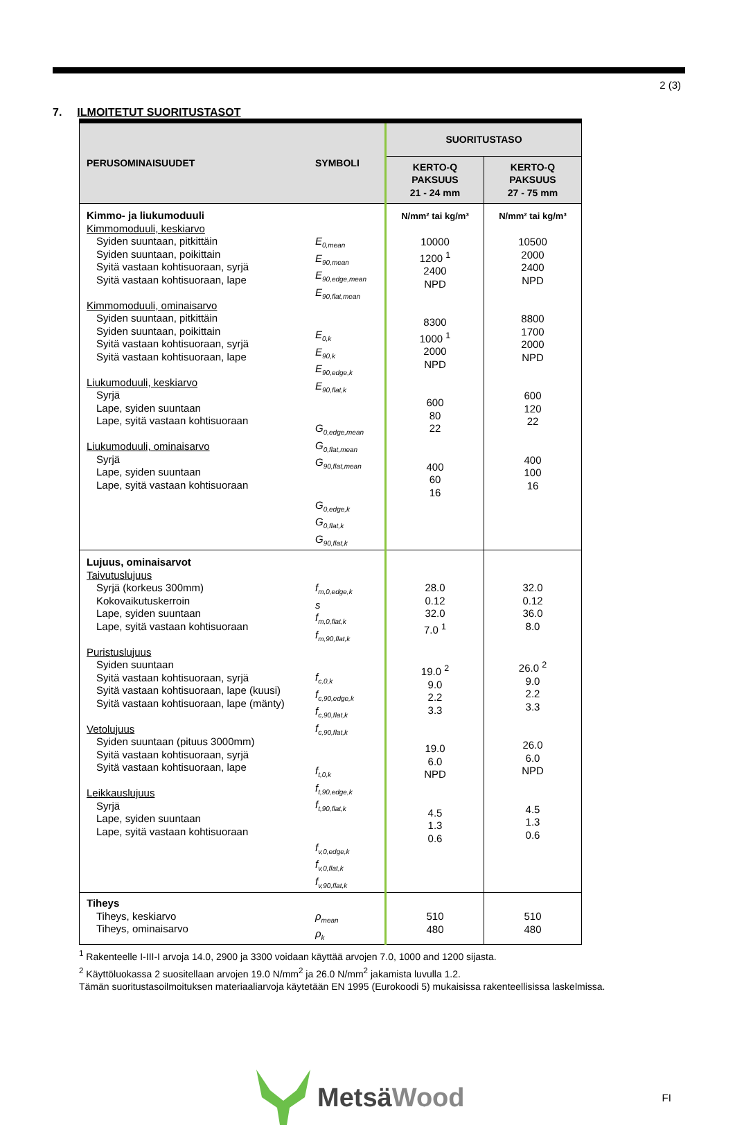2 (3)
7. ILMOITETUT SUORITUSTASOT
| PERUSOMINAISUUDET | SYMBOLI | SUORITUSTASO | |
| --- | --- | --- | --- |
| | | KERTO-Q PAKSUUS 21 - 24 mm | KERTO-Q PAKSUUS 27 - 75 mm |
| Kimmo- ja liukumoduuli Kimmomoduuli, keskiarvo Syiden suuntaan, pitkittäin Syiden suuntaan, poikittain Syitä vastaan kohtisuoraan, syrjä Syitä vastaan kohtisuoraan, lape Kimmomoduuli, ominaisarvo Syiden suuntaan, pitkittäin Syiden suuntaan, poikittain Syitä vastaan kohtisuoraan, syrjä Syitä vastaan kohtisuoraan, lape Liukumoduuli, keskiarvo Syrjä Lape, syiden suuntaan Lape, syitä vastaan kohtisuoraan Liukumoduuli, ominaisarvo Syrjä Lape, syiden suuntaan Lape, syitä vastaan kohtisuoraan | E<sub>0,mean</sub> E<sub>90,mean</sub> E<sub>90,edge,mean</sub> E<sub>90,flat,mean</sub> E<sub>0,k</sub> E<sub>90,k</sub> E<sub>90,edge,k</sub> E<sub>90,flat,k</sub> G<sub>0,edge,mean</sub> G<sub>0,flat,mean</sub> G<sub>90,flat,mean</sub> G<sub>0,edge,k</sub> G<sub>0,flat,k</sub> G<sub>90,flat,k</sub> | N/mm² tai kg/m³ 10000 1200 <sup>1</sup> 2400 NPD 8300 1000 <sup>1</sup> 2000 NPD 600 80 22 400 60 16 | N/mm² tai kg/m³ 10500 2000 2400 NPD 8800 1700 2000 NPD 600 120 22 400 100 16 |
| Lujuus, ominaisarvot Taivutuslujuus Syrjä (korkeus 300mm) Kokovaikutuskerroin Lape, syiden suuntaan Lape, syitä vastaan kohtisuoraan Puristuslujuus Syiden suuntaan Syitä vastaan kohtisuoraan, syrjä Syitä vastaan kohtisuoraan, lape (kuusi) Syitä vastaan kohtisuoraan, lape (mänty) Vetolujuus Syiden suuntaan (pituus 3000mm) Syitä vastaan kohtisuoraan, syrjä Syitä vastaan kohtisuoraan, lape Leikkauslujuus Syrjä Lape, syiden suuntaan Lape, syitä vastaan kohtisuoraan | f<sub>m,0,edge,k</sub> s f<sub>m,0,flat,k</sub> f<sub>m,90,flat,k</sub> f<sub>c,0,k</sub> f<sub>c,90,edge,k</sub> f<sub>c,90,flat,k</sub> f<sub>c,90,flat,k</sub> f<sub>t,0,k</sub> f<sub>t,90,edge,k</sub> f<sub>t,90,flat,k</sub> f<sub>v,0,edge,k</sub> f<sub>v,0,flat,k</sub> f<sub>v,90,flat,k</sub> | 28.0 0.12 32.0 7.0 <sup>1</sup> 19.0 <sup>2</sup> 9.0 2.2 3.3 19.0 6.0 NPD 4.5 1.3 0.6 | 32.0 0.12 36.0 8.0 26.0 <sup>2</sup> 9.0 2.2 3.3 26.0 6.0 NPD 4.5 1.3 0.6 |
| Tiheys Tiheys, keskiarvo Tiheys, ominaisarvo | ρ<sub>mean</sub> ρ<sub>k</sub> | 510 480 | 510 480 |
<sup>1</sup> Rakenteelle I-III-I arvoja 14.0, 2900 ja 3300 voidaan käyttää arvojen 7.0, 1000 and 1200 sijasta.
<sup>2</sup> Käyttöluokassa 2 suositellaan arvojen 19.0 N/mm<sup>2</sup> ja 26.0 N/mm<sup>2</sup> jakamista luvulla 1.2.
Tämän suoritustasoilmoituksen materiaaliarvoja käytetään EN 1995 (Eurokoodi 5) mukaisissa rakenteellisissa laskelmissa.
MetsäWood FI